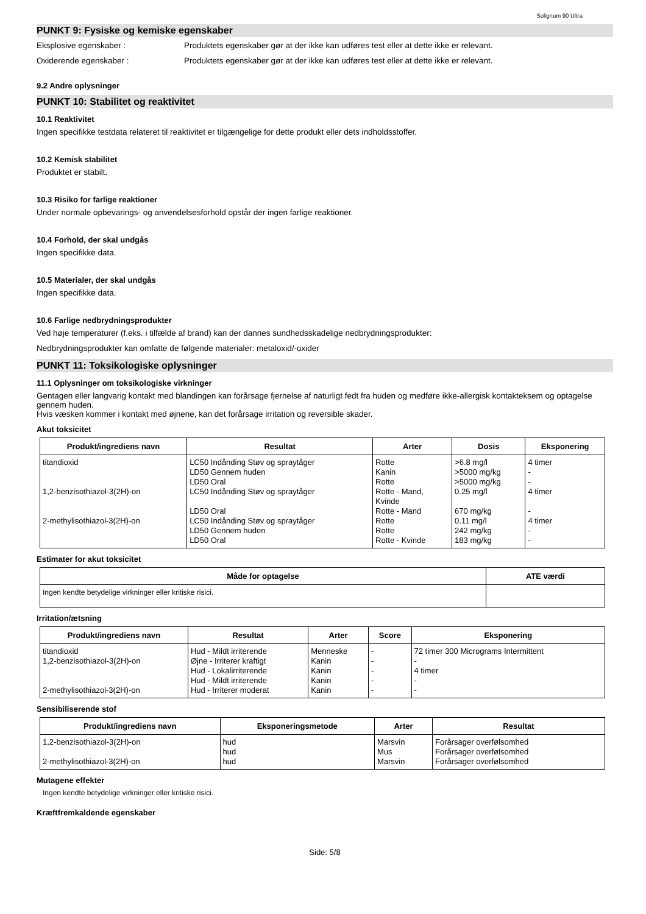Solignum 90 Ultra
PUNKT 9: Fysiske og kemiske egenskaber
Eksplosive egenskaber : Produktets egenskaber gør at der ikke kan udføres test eller at dette ikke er relevant.
Oxiderende egenskaber : Produktets egenskaber gør at der ikke kan udføres test eller at dette ikke er relevant.
9.2 Andre oplysninger
PUNKT 10: Stabilitet og reaktivitet
10.1 Reaktivitet
Ingen specifikke testdata relateret til reaktivitet er tilgængelige for dette produkt eller dets indholdsstoffer.
10.2 Kemisk stabilitet
Produktet er stabilt.
10.3 Risiko for farlige reaktioner
Under normale opbevarings- og anvendelsesforhold opstår der ingen farlige reaktioner.
10.4 Forhold, der skal undgås
Ingen specifikke data.
10.5 Materialer, der skal undgås
Ingen specifikke data.
10.6 Farlige nedbrydningsprodukter
Ved høje temperaturer (f.eks. i tilfælde af brand) kan der dannes sundhedsskadelige nedbrydningsprodukter:
Nedbrydningsprodukter kan omfatte de følgende materialer: metaloxid/-oxider
PUNKT 11: Toksikologiske oplysninger
11.1 Oplysninger om toksikologiske virkninger
Gentagen eller langvarig kontakt med blandingen kan forårsage fjernelse af naturligt fedt fra huden og medføre ikke-allergisk kontakteksem og optagelse gennem huden.
Hvis væsken kommer i kontakt med øjnene, kan det forårsage irritation og reversible skader.
Akut toksicitet
| Produkt/ingrediens navn | Resultat | Arter | Dosis | Eksponering |
| --- | --- | --- | --- | --- |
| titandioxid | LC50 Indånding Støv og spraytåger | Rotte | >6.8 mg/l | 4 timer |
| | LD50 Gennem huden | Kanin | >5000 mg/kg | - |
| | LD50 Oral | Rotte | >5000 mg/kg | - |
| 1,2-benzisothiazol-3(2H)-on | LC50 Indånding Støv og spraytåger | Rotte - Mand, Kvinde | 0.25 mg/l | 4 timer |
| | LD50 Oral | Rotte - Mand | 670 mg/kg | - |
| 2-methylisothiazol-3(2H)-on | LC50 Indånding Støv og spraytåger | Rotte | 0.11 mg/l | 4 timer |
| | LD50 Gennem huden | Rotte | 242 mg/kg | - |
| | LD50 Oral | Rotte - Kvinde | 183 mg/kg | - |
Estimater for akut toksicitet
| Måde for optagelse | ATE værdi |
| --- | --- |
| Ingen kendte betydelige virkninger eller kritiske risici. | |
Irritation/ætsning
| Produkt/ingrediens navn | Resultat | Arter | Score | Eksponering |
| --- | --- | --- | --- | --- |
| titandioxid | Hud - Mildt irriterende | Menneske | - | 72 timer 300 Micrograms Intermittent |
| 1,2-benzisothiazol-3(2H)-on | Øjne - Irriterer kraftigt | Kanin | - | - |
| | Hud - Lokalirriterende | Kanin | - | 4 timer |
| | Hud - Mildt irriterende | Kanin | - | - |
| 2-methylisothiazol-3(2H)-on | Hud - Irriterer moderat | Kanin | - | - |
Sensibiliserende stof
| Produkt/ingrediens navn | Eksponeringsmetode | Arter | Resultat |
| --- | --- | --- | --- |
| 1,2-benzisothiazol-3(2H)-on | hud | Marsvin | Forårsager overfølsomhed |
| | hud | Mus | Forårsager overfølsomhed |
| 2-methylisothiazol-3(2H)-on | hud | Marsvin | Forårsager overfølsomhed |
Mutagene effekter
Ingen kendte betydelige virkninger eller kritiske risici.
Kræftfremkaldende egenskaber
Side: 5/8